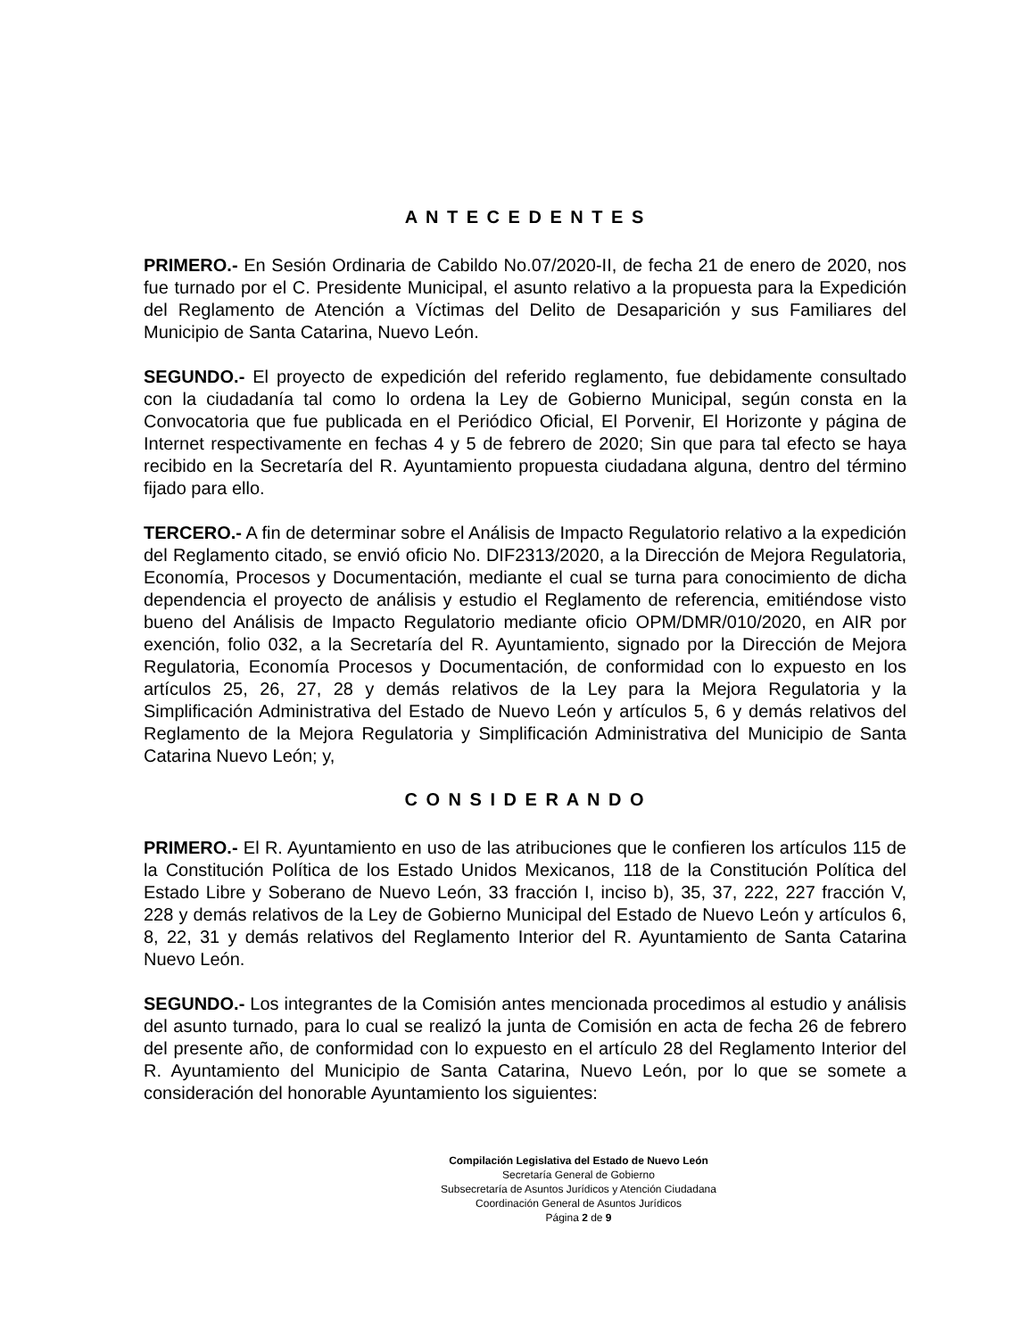A N T E C E D E N T E S
PRIMERO.- En Sesión Ordinaria de Cabildo No.07/2020-II, de fecha 21 de enero de 2020, nos fue turnado por el C. Presidente Municipal, el asunto relativo a la propuesta para la Expedición del Reglamento de Atención a Víctimas del Delito de Desaparición y sus Familiares del Municipio de Santa Catarina, Nuevo León.
SEGUNDO.- El proyecto de expedición del referido reglamento, fue debidamente consultado con la ciudadanía tal como lo ordena la Ley de Gobierno Municipal, según consta en la Convocatoria que fue publicada en el Periódico Oficial, El Porvenir, El Horizonte y página de Internet respectivamente en fechas 4 y 5 de febrero de 2020; Sin que para tal efecto se haya recibido en la Secretaría del R. Ayuntamiento propuesta ciudadana alguna, dentro del término fijado para ello.
TERCERO.- A fin de determinar sobre el Análisis de Impacto Regulatorio relativo a la expedición del Reglamento citado, se envió oficio No. DIF2313/2020, a la Dirección de Mejora Regulatoria, Economía, Procesos y Documentación, mediante el cual se turna para conocimiento de dicha dependencia el proyecto de análisis y estudio el Reglamento de referencia, emitiéndose visto bueno del Análisis de Impacto Regulatorio mediante oficio OPM/DMR/010/2020, en AIR por exención, folio 032, a la Secretaría del R. Ayuntamiento, signado por la Dirección de Mejora Regulatoria, Economía Procesos y Documentación, de conformidad con lo expuesto en los artículos 25, 26, 27, 28 y demás relativos de la Ley para la Mejora Regulatoria y la Simplificación Administrativa del Estado de Nuevo León y artículos 5, 6 y demás relativos del Reglamento de la Mejora Regulatoria y Simplificación Administrativa del Municipio de Santa Catarina Nuevo León; y,
C O N S I D E R A N D O
PRIMERO.- El R. Ayuntamiento en uso de las atribuciones que le confieren los artículos 115 de la Constitución Política de los Estado Unidos Mexicanos, 118 de la Constitución Política del Estado Libre y Soberano de Nuevo León, 33 fracción I, inciso b), 35, 37, 222, 227 fracción V, 228 y demás relativos de la Ley de Gobierno Municipal del Estado de Nuevo León y artículos 6, 8, 22, 31 y demás relativos del Reglamento Interior del R. Ayuntamiento de Santa Catarina Nuevo León.
SEGUNDO.- Los integrantes de la Comisión antes mencionada procedimos al estudio y análisis del asunto turnado, para lo cual se realizó la junta de Comisión en acta de fecha 26 de febrero del presente año, de conformidad con lo expuesto en el artículo 28 del Reglamento Interior del R. Ayuntamiento del Municipio de Santa Catarina, Nuevo León, por lo que se somete a consideración del honorable Ayuntamiento los siguientes:
Compilación Legislativa del Estado de Nuevo León
Secretaría General de Gobierno
Subsecretaría de Asuntos Jurídicos y Atención Ciudadana
Coordinación General de Asuntos Jurídicos
Página 2 de 9